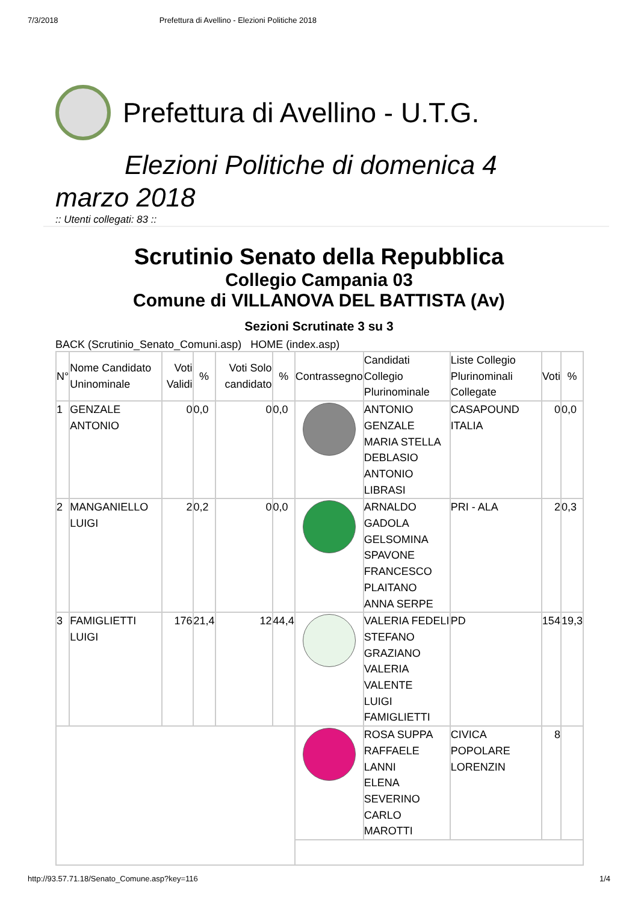7/3/2018 Prefettura di Avellino - Elezioni Politiche 2018
Prefettura di Avellino - U.T.G.
Elezioni Politiche di domenica 4
marzo 2018
:: Utenti collegati: 83 ::
Scrutinio Senato della Repubblica
Collegio Campania 03
Comune di VILLANOVA DEL BATTISTA (Av)
Sezioni Scrutinate 3 su 3
BACK (Scrutinio_Senato_Comuni.asp) HOME (index.asp)
| N° | Nome Candidato Uninominale | Voti Validi | % | Voti Solo candidato | % | Contrassegno | Candidati Collegio Plurinominale | Liste Collegio Plurinominali Collegate | Voti | % |
| --- | --- | --- | --- | --- | --- | --- | --- | --- | --- | --- |
| 1 | GENZALE ANTONIO | 0 | 0,0 | 0 | 0,0 | | ANTONIO GENZALE MARIA STELLA DEBLASIO ANTONIO LIBRASI | CASAPOUND ITALIA | 0 | 0,0 |
| 2 | MANGANIELLO LUIGI | 2 | 0,2 | 0 | 0,0 | | ARNALDO GADOLA GELSOMINA SPAVONE FRANCESCO PLAITANO ANNA SERPE | PRI - ALA | 2 | 0,3 |
| 3 | FAMIGLIETTI LUIGI | 176 | 21,4 | 12 | 44,4 | | VALERIA FEDELI STEFANO GRAZIANO VALERIA VALENTE LUIGI FAMIGLIETTI | PD | 154 | 19,3 |
| | | | | | | | ROSA SUPPA RAFFAELE LANNI ELENA SEVERINO CARLO MAROTTI | CIVICA POPOLARE LORENZIN | 8 | |
http://93.57.71.18/Senato_Comune.asp?key=116 1/4